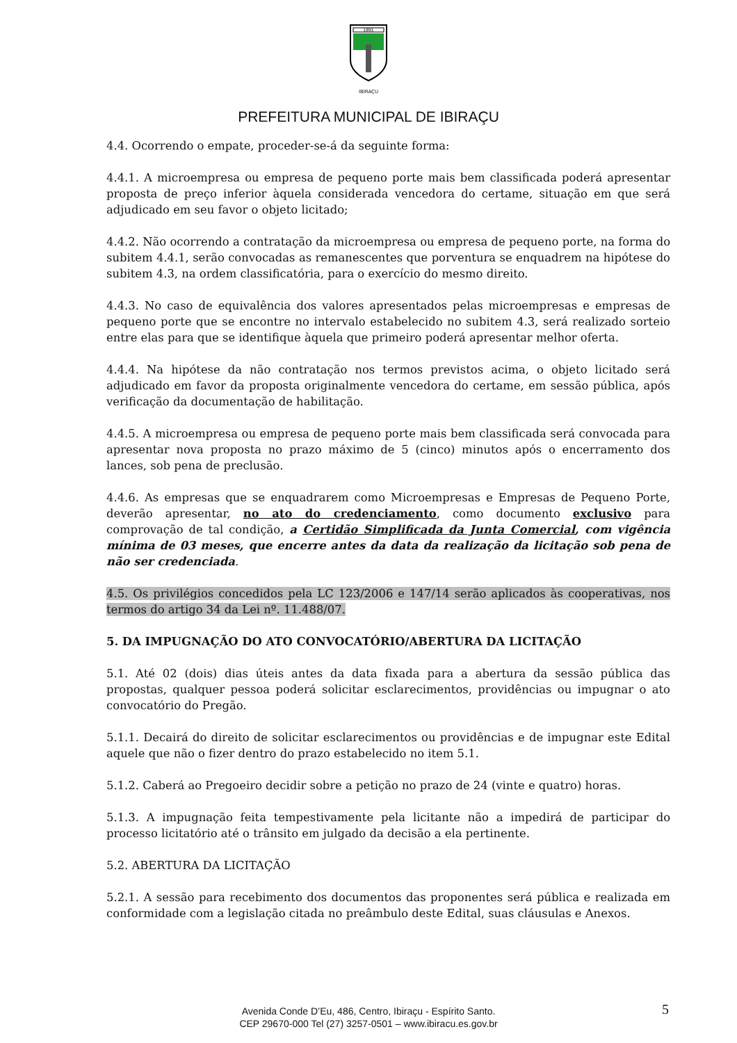1891
IBIRAÇU
PREFEITURA MUNICIPAL DE IBIRAÇU
4.4. Ocorrendo o empate, proceder-se-á da seguinte forma:
4.4.1. A microempresa ou empresa de pequeno porte mais bem classificada poderá apresentar proposta de preço inferior àquela considerada vencedora do certame, situação em que será adjudicado em seu favor o objeto licitado;
4.4.2. Não ocorrendo a contratação da microempresa ou empresa de pequeno porte, na forma do subitem 4.4.1, serão convocadas as remanescentes que porventura se enquadrem na hipótese do subitem 4.3, na ordem classificatória, para o exercício do mesmo direito.
4.4.3. No caso de equivalência dos valores apresentados pelas microempresas e empresas de pequeno porte que se encontre no intervalo estabelecido no subitem 4.3, será realizado sorteio entre elas para que se identifique àquela que primeiro poderá apresentar melhor oferta.
4.4.4. Na hipótese da não contratação nos termos previstos acima, o objeto licitado será adjudicado em favor da proposta originalmente vencedora do certame, em sessão pública, após verificação da documentação de habilitação.
4.4.5. A microempresa ou empresa de pequeno porte mais bem classificada será convocada para apresentar nova proposta no prazo máximo de 5 (cinco) minutos após o encerramento dos lances, sob pena de preclusão.
4.4.6. As empresas que se enquadrarem como Microempresas e Empresas de Pequeno Porte, deverão apresentar, no ato do credenciamento, como documento exclusivo para comprovação de tal condição, a Certidão Simplificada da Junta Comercial, com vigência mínima de 03 meses, que encerre antes da data da realização da licitação sob pena de não ser credenciada.
4.5. Os privilégios concedidos pela LC 123/2006 e 147/14 serão aplicados às cooperativas, nos termos do artigo 34 da Lei nº. 11.488/07.
5. DA IMPUGNAÇÃO DO ATO CONVOCATÓRIO/ABERTURA DA LICITAÇÃO
5.1. Até 02 (dois) dias úteis antes da data fixada para a abertura da sessão pública das propostas, qualquer pessoa poderá solicitar esclarecimentos, providências ou impugnar o ato convocatório do Pregão.
5.1.1. Decairá do direito de solicitar esclarecimentos ou providências e de impugnar este Edital aquele que não o fizer dentro do prazo estabelecido no item 5.1.
5.1.2. Caberá ao Pregoeiro decidir sobre a petição no prazo de 24 (vinte e quatro) horas.
5.1.3. A impugnação feita tempestivamente pela licitante não a impedirá de participar do processo licitatório até o trânsito em julgado da decisão a ela pertinente.
5.2. ABERTURA DA LICITAÇÃO
5.2.1. A sessão para recebimento dos documentos das proponentes será pública e realizada em conformidade com a legislação citada no preâmbulo deste Edital, suas cláusulas e Anexos.
Avenida Conde D’Eu, 486, Centro, Ibiraçu - Espírito Santo.
CEP 29670-000 Tel (27) 3257-0501 – www.ibiracu.es.gov.br
5